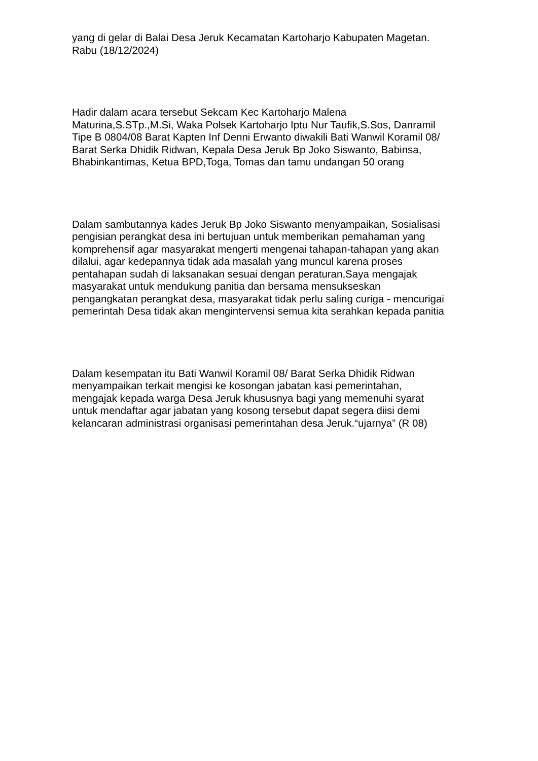yang di gelar di Balai Desa Jeruk Kecamatan Kartoharjo Kabupaten Magetan.
Rabu (18/12/2024)
Hadir dalam acara tersebut Sekcam Kec Kartoharjo Malena
Maturina,S.STp.,M.Si, Waka Polsek Kartoharjo Iptu Nur Taufik,S.Sos, Danramil
Tipe B 0804/08 Barat Kapten Inf Denni Erwanto diwakili Bati Wanwil Koramil 08/
Barat Serka Dhidik Ridwan, Kepala Desa Jeruk Bp Joko Siswanto, Babinsa,
Bhabinkantimas, Ketua BPD,Toga, Tomas dan tamu undangan 50 orang
Dalam sambutannya kades Jeruk Bp Joko Siswanto menyampaikan, Sosialisasi
pengisian perangkat desa ini bertujuan untuk memberikan pemahaman yang
komprehensif agar masyarakat mengerti mengenai tahapan-tahapan yang akan
dilalui, agar kedepannya tidak ada masalah yang muncul karena proses
pentahapan sudah di laksanakan sesuai dengan peraturan,Saya mengajak
masyarakat untuk mendukung panitia dan bersama mensukseskan
pengangkatan perangkat desa, masyarakat tidak perlu saling curiga - mencurigai
pemerintah Desa tidak akan mengintervensi semua kita serahkan kepada panitia
Dalam kesempatan itu Bati Wanwil Koramil 08/ Barat Serka Dhidik Ridwan
menyampaikan terkait mengisi ke kosongan jabatan kasi pemerintahan,
mengajak kepada warga Desa Jeruk khususnya bagi yang memenuhi syarat
untuk mendaftar agar jabatan yang kosong tersebut dapat segera diisi demi
kelancaran administrasi organisasi pemerintahan desa Jeruk.“ujarnya” (R 08)